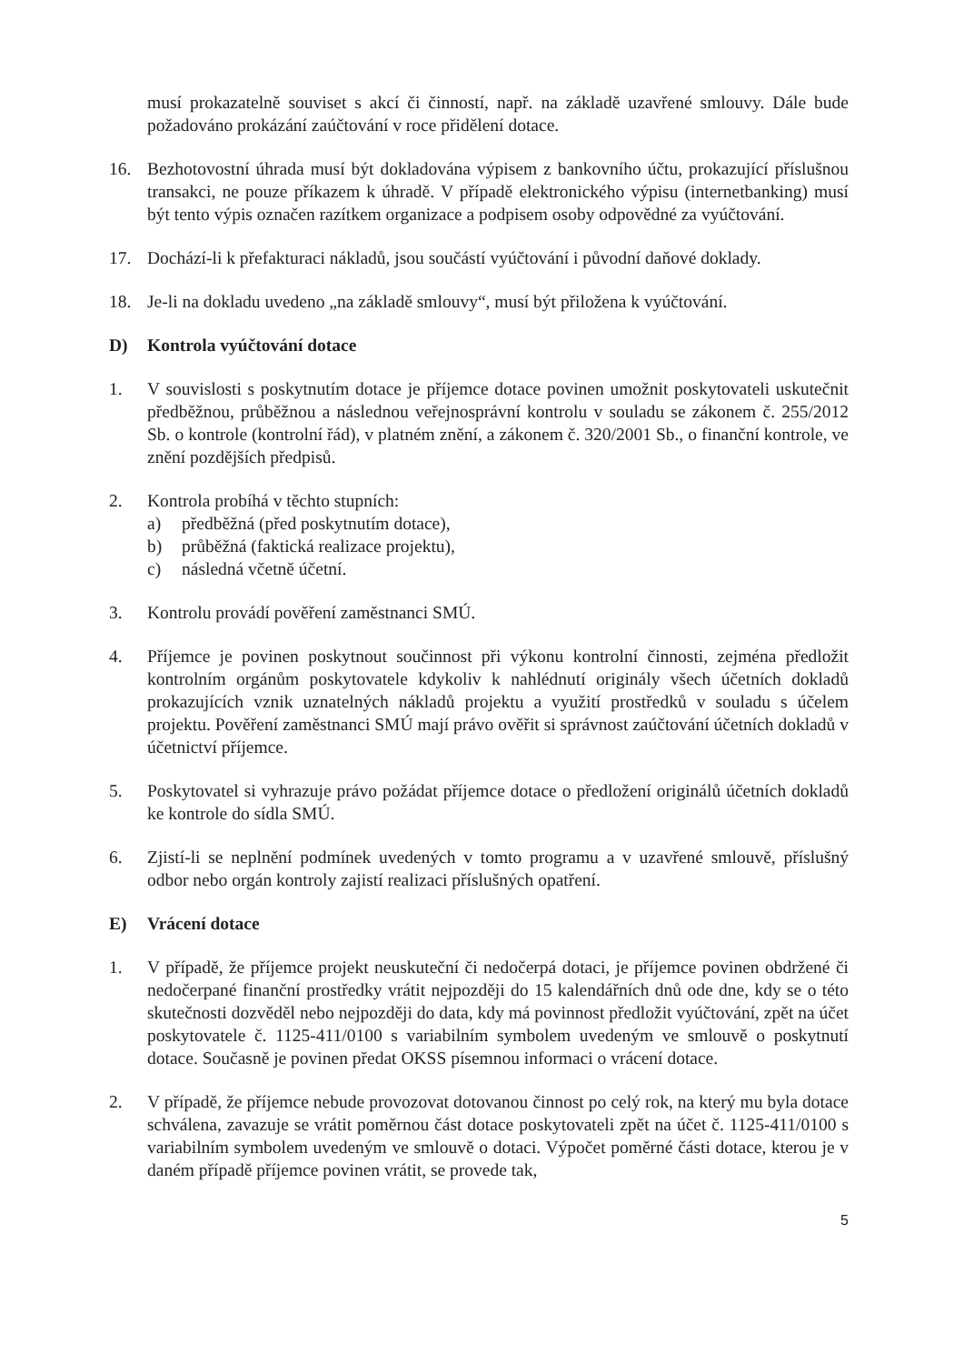musí prokazatelně souviset s akcí či činností, např. na základě uzavřené smlouvy. Dále bude požadováno prokázání zaúčtování v roce přidělení dotace.
16. Bezhotovostní úhrada musí být dokladována výpisem z bankovního účtu, prokazující příslušnou transakci, ne pouze příkazem k úhradě. V případě elektronického výpisu (internetbanking) musí být tento výpis označen razítkem organizace a podpisem osoby odpovědné za vyúčtování.
17. Dochází-li k přefakturaci nákladů, jsou součástí vyúčtování i původní daňové doklady.
18. Je-li na dokladu uvedeno „na základě smlouvy“, musí být přiložena k vyúčtování.
D) Kontrola vyúčtování dotace
1. V souvislosti s poskytnutím dotace je příjemce dotace povinen umožnit poskytovateli uskutečnit předběžnou, průběžnou a následnou veřejnosprávní kontrolu v souladu se zákonem č. 255/2012 Sb. o kontrole (kontrolní řád), v platném znění, a zákonem č. 320/2001 Sb., o finanční kontrole, ve znění pozdějších předpisů.
2. Kontrola probíhá v těchto stupních:
a) předběžná (před poskytnutím dotace),
b) průběžná (faktická realizace projektu),
c) následná včetně účetní.
3. Kontrolu provádí pověření zaměstnanci SMÚ.
4. Příjemce je povinen poskytnout součinnost při výkonu kontrolní činnosti, zejména předložit kontrolním orgánům poskytovatele kdykoliv k nahlédnutí originály všech účetních dokladů prokazujících vznik uznatelných nákladů projektu a využití prostředků v souladu s účelem projektu. Pověření zaměstnanci SMÚ mají právo ověřit si správnost zaúčtování účetních dokladů v účetnictví příjemce.
5. Poskytovatel si vyhrazuje právo požádat příjemce dotace o předložení originálů účetních dokladů ke kontrole do sídla SMÚ.
6. Zjistí-li se neplnění podmínek uvedených v tomto programu a v uzavřené smlouvě, příslušný odbor nebo orgán kontroly zajistí realizaci příslušných opatření.
E) Vrácení dotace
1. V případě, že příjemce projekt neuskuteční či nedočerpá dotaci, je příjemce povinen obdržené či nedočerpané finanční prostředky vrátit nejpozději do 15 kalendářních dnů ode dne, kdy se o této skutečnosti dozvěděl nebo nejpozději do data, kdy má povinnost předložit vyúčtování, zpět na účet poskytovatele č. 1125-411/0100 s variabilním symbolem uvedeným ve smlouvě o poskytnutí dotace. Současně je povinen předat OKSS písemnou informaci o vrácení dotace.
2. V případě, že příjemce nebude provozovat dotovanou činnost po celý rok, na který mu byla dotace schválena, zavazuje se vrátit poměrnou část dotace poskytovateli zpět na účet č. 1125-411/0100 s variabilním symbolem uvedeným ve smlouvě o dotaci. Výpočet poměrné části dotace, kterou je v daném případě příjemce povinen vrátit, se provede tak,
5